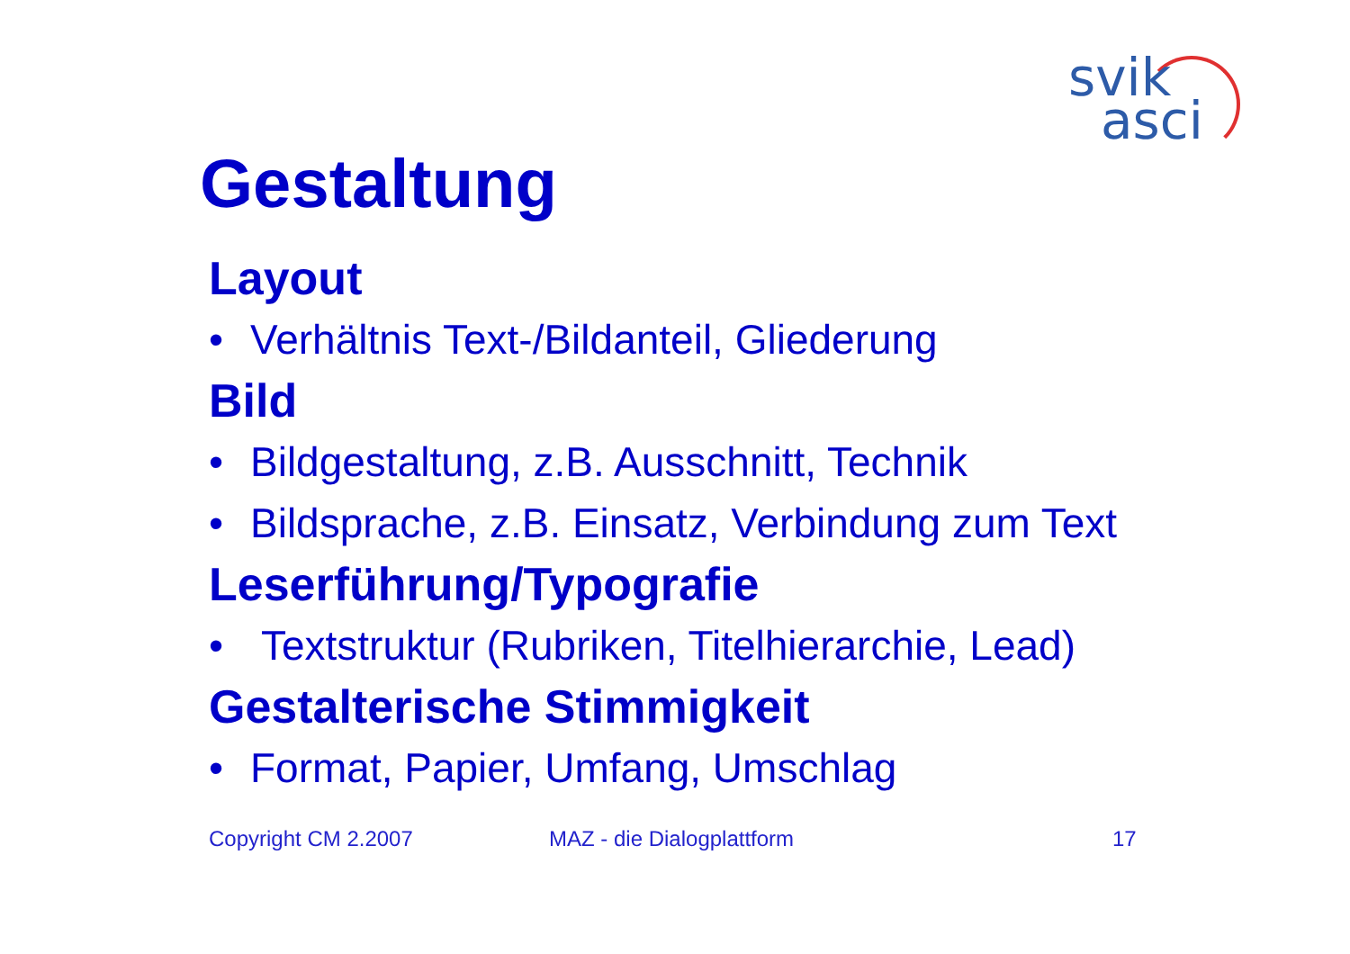svik
asci
Gestaltung
Layout
• Verhältnis Text-/Bildanteil, Gliederung
Bild
• Bildgestaltung, z.B. Ausschnitt, Technik
• Bildsprache, z.B. Einsatz, Verbindung zum Text
Leserführung/Typografie
• Textstruktur (Rubriken, Titelhierarchie, Lead)
Gestalterische Stimmigkeit
• Format, Papier, Umfang, Umschlag
Copyright CM 2.2007 MAZ - die Dialogplattform 17